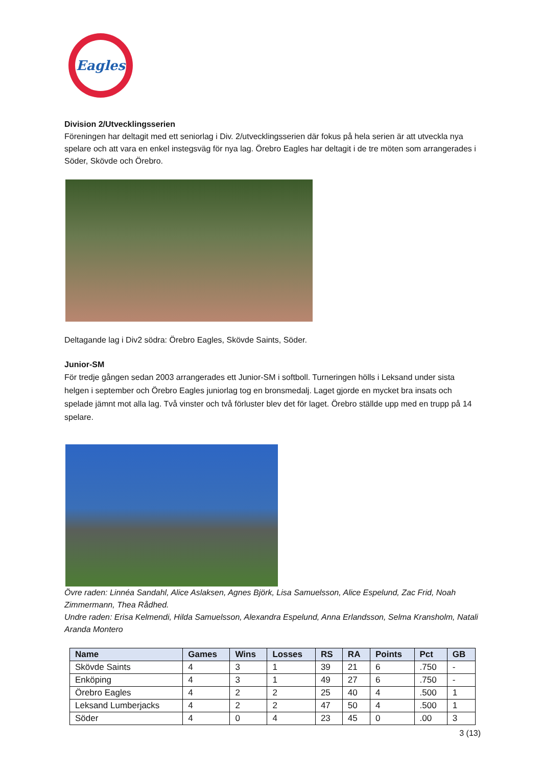Eagles
Division 2/Utvecklingsserien
Föreningen har deltagit med ett seniorlag i Div. 2/utvecklingsserien där fokus på hela serien är att utveckla nya spelare och att vara en enkel instegsväg för nya lag. Örebro Eagles har deltagit i de tre möten som arrangerades i Söder, Skövde och Örebro.
Deltagande lag i Div2 södra: Örebro Eagles, Skövde Saints, Söder.
Junior-SM
För tredje gången sedan 2003 arrangerades ett Junior-SM i softboll. Turneringen hölls i Leksand under sista helgen i september och Örebro Eagles juniorlag tog en bronsmedalj. Laget gjorde en mycket bra insats och spelade jämnt mot alla lag. Två vinster och två förluster blev det för laget. Örebro ställde upp med en trupp på 14 spelare.
Övre raden: Linnéa Sandahl, Alice Aslaksen, Agnes Björk, Lisa Samuelsson, Alice Espelund, Zac Frid, Noah Zimmermann, Thea Rådhed.
Undre raden: Erisa Kelmendi, Hilda Samuelsson, Alexandra Espelund, Anna Erlandsson, Selma Kransholm, Natali Aranda Montero
| Name | Games | Wins | Losses | RS | RA | Points | Pct | GB |
| --- | --- | --- | --- | --- | --- | --- | --- | --- |
| Skövde Saints | 4 | 3 | 1 | 39 | 21 | 6 | .750 | - |
| Enköping | 4 | 3 | 1 | 49 | 27 | 6 | .750 | - |
| Örebro Eagles | 4 | 2 | 2 | 25 | 40 | 4 | .500 | 1 |
| Leksand Lumberjacks | 4 | 2 | 2 | 47 | 50 | 4 | .500 | 1 |
| Söder | 4 | 0 | 4 | 23 | 45 | 0 | .00 | 3 |
3 (13)